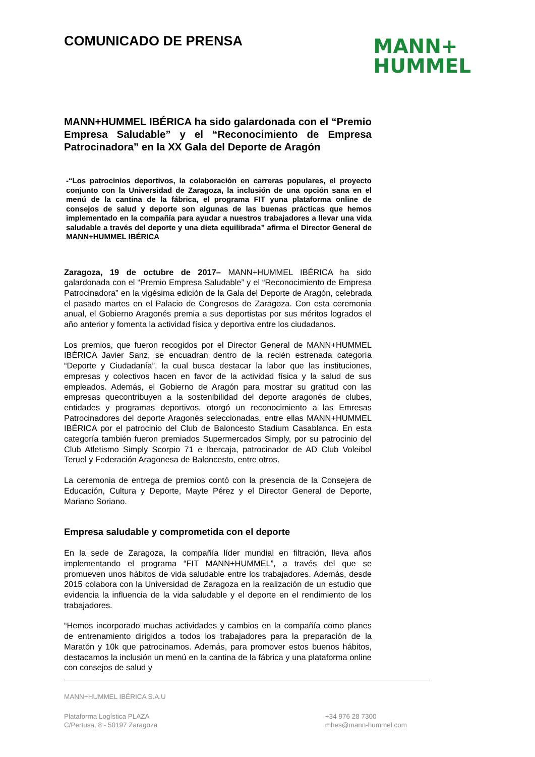COMUNICADO DE PRENSA
MANN+
HUMMEL
MANN+HUMMEL IBÉRICA ha sido galardonada con el “Premio Empresa Saludable” y el “Reconocimiento de Empresa Patrocinadora” en la XX Gala del Deporte de Aragón
-“Los patrocinios deportivos, la colaboración en carreras populares, el proyecto conjunto con la Universidad de Zaragoza, la inclusión de una opción sana en el menú de la cantina de la fábrica, el programa FIT yuna plataforma online de consejos de salud y deporte son algunas de las buenas prácticas que hemos implementado en la compañía para ayudar a nuestros trabajadores a llevar una vida saludable a través del deporte y una dieta equilibrada” afirma el Director General de MANN+HUMMEL IBÉRICA
Zaragoza, 19 de octubre de 2017– MANN+HUMMEL IBÉRICA ha sido galardonada con el “Premio Empresa Saludable” y el “Reconocimiento de Empresa Patrocinadora” en la vigésima edición de la Gala del Deporte de Aragón, celebrada el pasado martes en el Palacio de Congresos de Zaragoza. Con esta ceremonia anual, el Gobierno Aragonés premia a sus deportistas por sus méritos logrados el año anterior y fomenta la actividad física y deportiva entre los ciudadanos.
Los premios, que fueron recogidos por el Director General de MANN+HUMMEL IBÉRICA Javier Sanz, se encuadran dentro de la recién estrenada categoría “Deporte y Ciudadanía”, la cual busca destacar la labor que las instituciones, empresas y colectivos hacen en favor de la actividad física y la salud de sus empleados. Además, el Gobierno de Aragón para mostrar su gratitud con las empresas quecontribuyen a la sostenibilidad del deporte aragonés de clubes, entidades y programas deportivos, otorgó un reconocimiento a las Emresas Patrocinadores del deporte Aragonés seleccionadas, entre ellas MANN+HUMMEL IBÉRICA por el patrocinio del Club de Baloncesto Stadium Casablanca. En esta categoría también fueron premiados Supermercados Simply, por su patrocinio del Club Atletismo Simply Scorpio 71 e Ibercaja, patrocinador de AD Club Voleibol Teruel y Federación Aragonesa de Baloncesto, entre otros.
La ceremonia de entrega de premios contó con la presencia de la Consejera de Educación, Cultura y Deporte, Mayte Pérez y el Director General de Deporte, Mariano Soriano.
Empresa saludable y comprometida con el deporte
En la sede de Zaragoza, la compañía líder mundial en filtración, lleva años implementando el programa “FIT MANN+HUMMEL”, a través del que se promueven unos hábitos de vida saludable entre los trabajadores. Además, desde 2015 colabora con la Universidad de Zaragoza en la realización de un estudio que evidencia la influencia de la vida saludable y el deporte en el rendimiento de los trabajadores.
“Hemos incorporado muchas actividades y cambios en la compañía como planes de entrenamiento dirigidos a todos los trabajadores para la preparación de la Maratón y 10k que patrocinamos. Además, para promover estos buenos hábitos, destacamos la inclusión un menú en la cantina de la fábrica y una plataforma online con consejos de salud y
MANN+HUMMEL IBÉRICA S.A.U
Plataforma Logística PLAZA
C/Pertusa, 8 - 50197 Zaragoza
+34 976 28 7300
mhes@mann-hummel.com